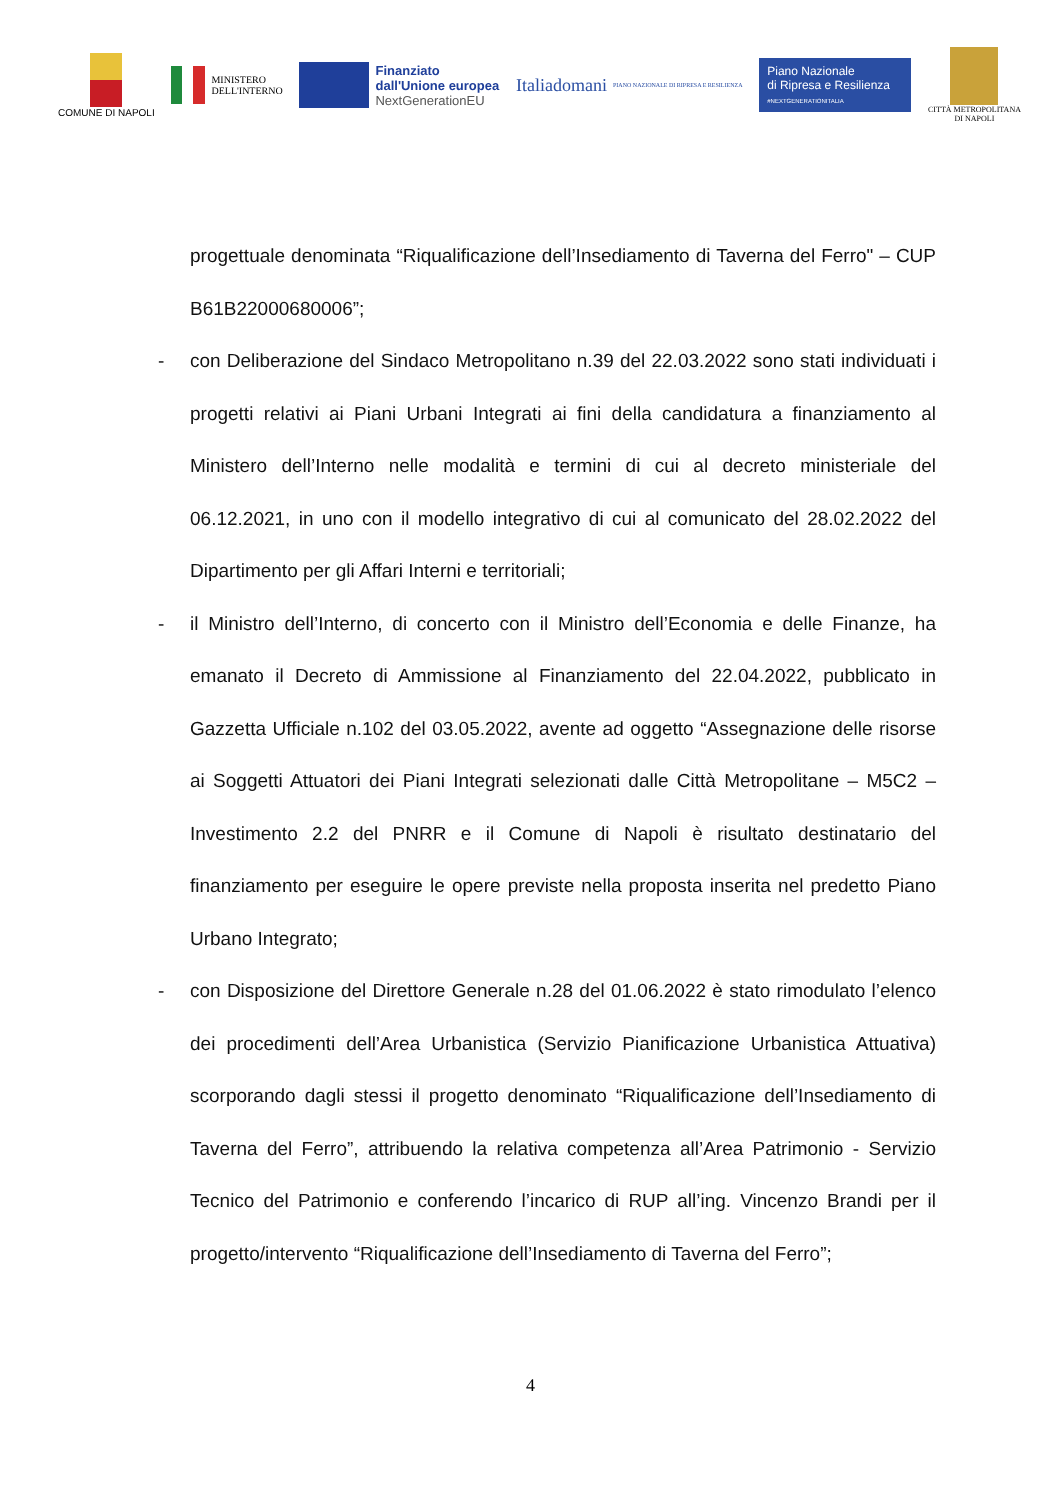COMUNE DI NAPOLI
MINISTERO
DELL'INTERNO
Finanziato
dall'Unione europea
NextGenerationEU
Italiadomani
PIANO NAZIONALE DI RIPRESA E RESILIENZA
Piano Nazionale
di Ripresa e Resilienza
#NEXTGENERATIONITALIA
CITTÀ METROPOLITANA
DI NAPOLI
progettuale denominata “Riqualificazione dell’Insediamento di Taverna del Ferro" – CUP B61B22000680006”;
- con Deliberazione del Sindaco Metropolitano n.39 del 22.03.2022 sono stati individuati i progetti relativi ai Piani Urbani Integrati ai fini della candidatura a finanziamento al Ministero dell’Interno nelle modalità e termini di cui al decreto ministeriale del 06.12.2021, in uno con il modello integrativo di cui al comunicato del 28.02.2022 del Dipartimento per gli Affari Interni e territoriali;
- il Ministro dell’Interno, di concerto con il Ministro dell’Economia e delle Finanze, ha emanato il Decreto di Ammissione al Finanziamento del 22.04.2022, pubblicato in Gazzetta Ufficiale n.102 del 03.05.2022, avente ad oggetto “Assegnazione delle risorse ai Soggetti Attuatori dei Piani Integrati selezionati dalle Città Metropolitane – M5C2 – Investimento 2.2 del PNRR e il Comune di Napoli è risultato destinatario del finanziamento per eseguire le opere previste nella proposta inserita nel predetto Piano Urbano Integrato;
- con Disposizione del Direttore Generale n.28 del 01.06.2022 è stato rimodulato l’elenco dei procedimenti dell’Area Urbanistica (Servizio Pianificazione Urbanistica Attuativa) scorporando dagli stessi il progetto denominato “Riqualificazione dell’Insediamento di Taverna del Ferro”, attribuendo la relativa competenza all’Area Patrimonio - Servizio Tecnico del Patrimonio e conferendo l’incarico di RUP all’ing. Vincenzo Brandi per il progetto/intervento “Riqualificazione dell’Insediamento di Taverna del Ferro”;
4